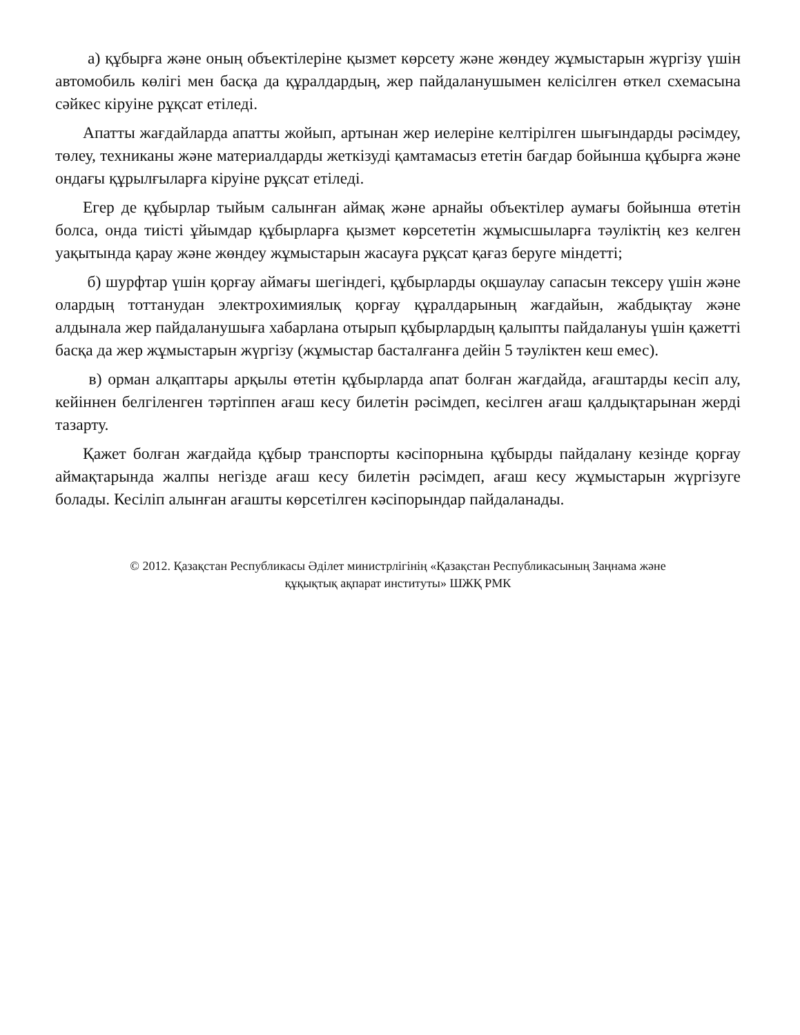а) құбырға және оның объектілеріне қызмет көрсету және жөндеу жұмыстарын жүргізу үшін автомобиль көлігі мен басқа да құралдардың, жер пайдаланушымен келісілген өткел схемасына сәйкес кіруіне рұқсат етіледі.
Апатты жағдайларда апатты жойып, артынан жер иелеріне келтірілген шығындарды рәсімдеу, төлеу, техниканы және материалдарды жеткізуді қамтамасыз ететін бағдар бойынша құбырға және ондағы құрылғыларға кіруіне рұқсат етіледі.
Егер де құбырлар тыйым салынған аймақ және арнайы объектілер аумағы бойынша өтетін болса, онда тиісті ұйымдар құбырларға қызмет көрсететін жұмысшыларға тәуліктің кез келген уақытында қарау және жөндеу жұмыстарын жасауға рұқсат қағаз беруге міндетті;
б) шурфтар үшін қорғау аймағы шегіндегі, құбырларды оқшаулау сапасын тексеру үшін және олардың тоттанудан электрохимиялық қорғау құралдарының жағдайын, жабдықтау және алдынала жер пайдаланушыға хабарлана отырып құбырлардың қалыпты пайдалануы үшін қажетті басқа да жер жұмыстарын жүргізу (жұмыстар басталғанға дейін 5 тәуліктен кеш емес).
в) орман алқаптары арқылы өтетін құбырларда апат болған жағдайда, ағаштарды кесіп алу, кейіннен белгіленген тәртіппен ағаш кесу билетін рәсімдеп, кесілген ағаш қалдықтарынан жерді тазарту.
Қажет болған жағдайда құбыр транспорты кәсіпорнына құбырды пайдалану кезінде қорғау аймақтарында жалпы негізде ағаш кесу билетін рәсімдеп, ағаш кесу жұмыстарын жүргізуге болады. Кесіліп алынған ағашты көрсетілген кәсіпорындар пайдаланады.
© 2012. Қазақстан Республикасы Әділет министрлігінің «Қазақстан Республикасының Заңнама және
құқықтық ақпарат институты» ШЖҚ РМК